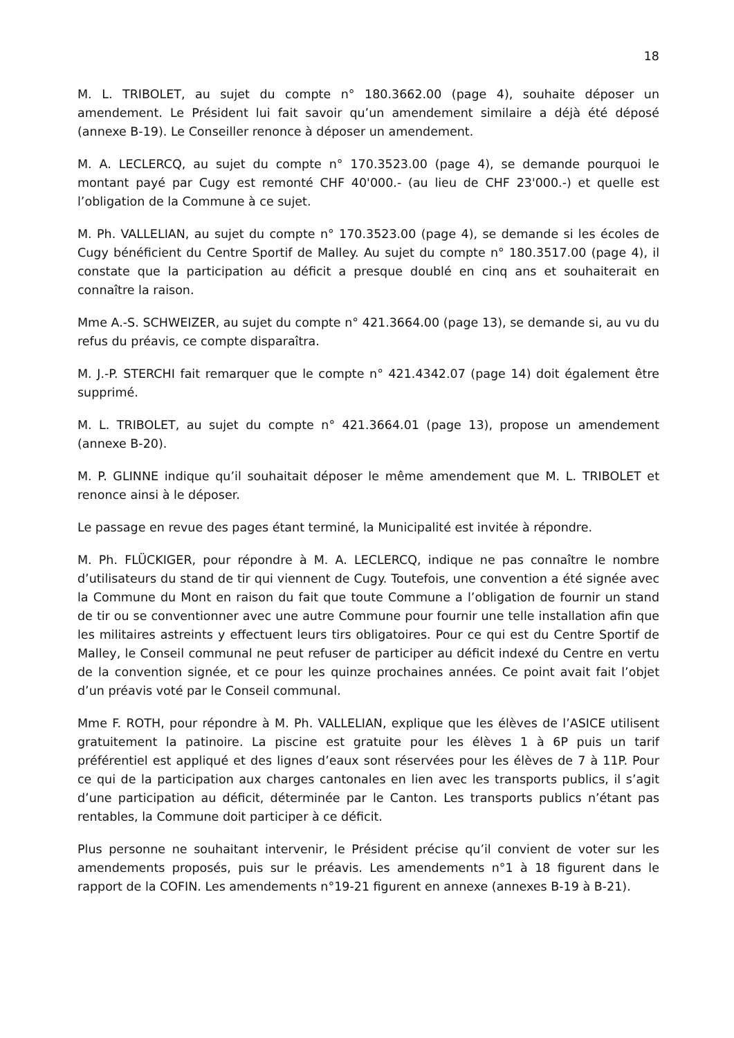18
M. L. TRIBOLET, au sujet du compte n° 180.3662.00 (page 4), souhaite déposer un amendement. Le Président lui fait savoir qu’un amendement similaire a déjà été déposé (annexe B-19). Le Conseiller renonce à déposer un amendement.
M. A. LECLERCQ, au sujet du compte n° 170.3523.00 (page 4), se demande pourquoi le montant payé par Cugy est remonté CHF 40'000.- (au lieu de CHF 23'000.-) et quelle est l’obligation de la Commune à ce sujet.
M. Ph. VALLELIAN, au sujet du compte n° 170.3523.00 (page 4), se demande si les écoles de Cugy bénéficient du Centre Sportif de Malley. Au sujet du compte n° 180.3517.00 (page 4), il constate que la participation au déficit a presque doublé en cinq ans et souhaiterait en connaître la raison.
Mme A.-S. SCHWEIZER, au sujet du compte n° 421.3664.00 (page 13), se demande si, au vu du refus du préavis, ce compte disparaîtra.
M. J.-P. STERCHI fait remarquer que le compte n° 421.4342.07 (page 14) doit également être supprimé.
M. L. TRIBOLET, au sujet du compte n° 421.3664.01 (page 13), propose un amendement (annexe B-20).
M. P. GLINNE indique qu’il souhaitait déposer le même amendement que M. L. TRIBOLET et renonce ainsi à le déposer.
Le passage en revue des pages étant terminé, la Municipalité est invitée à répondre.
M. Ph. FLÜCKIGER, pour répondre à M. A. LECLERCQ, indique ne pas connaître le nombre d’utilisateurs du stand de tir qui viennent de Cugy. Toutefois, une convention a été signée avec la Commune du Mont en raison du fait que toute Commune a l’obligation de fournir un stand de tir ou se conventionner avec une autre Commune pour fournir une telle installation afin que les militaires astreints y effectuent leurs tirs obligatoires. Pour ce qui est du Centre Sportif de Malley, le Conseil communal ne peut refuser de participer au déficit indexé du Centre en vertu de la convention signée, et ce pour les quinze prochaines années. Ce point avait fait l’objet d’un préavis voté par le Conseil communal.
Mme F. ROTH, pour répondre à M. Ph. VALLELIAN, explique que les élèves de l’ASICE utilisent gratuitement la patinoire. La piscine est gratuite pour les élèves 1 à 6P puis un tarif préférentiel est appliqué et des lignes d’eaux sont réservées pour les élèves de 7 à 11P. Pour ce qui de la participation aux charges cantonales en lien avec les transports publics, il s’agit d’une participation au déficit, déterminée par le Canton. Les transports publics n’étant pas rentables, la Commune doit participer à ce déficit.
Plus personne ne souhaitant intervenir, le Président précise qu’il convient de voter sur les amendements proposés, puis sur le préavis. Les amendements n°1 à 18 figurent dans le rapport de la COFIN. Les amendements n°19-21 figurent en annexe (annexes B-19 à B-21).